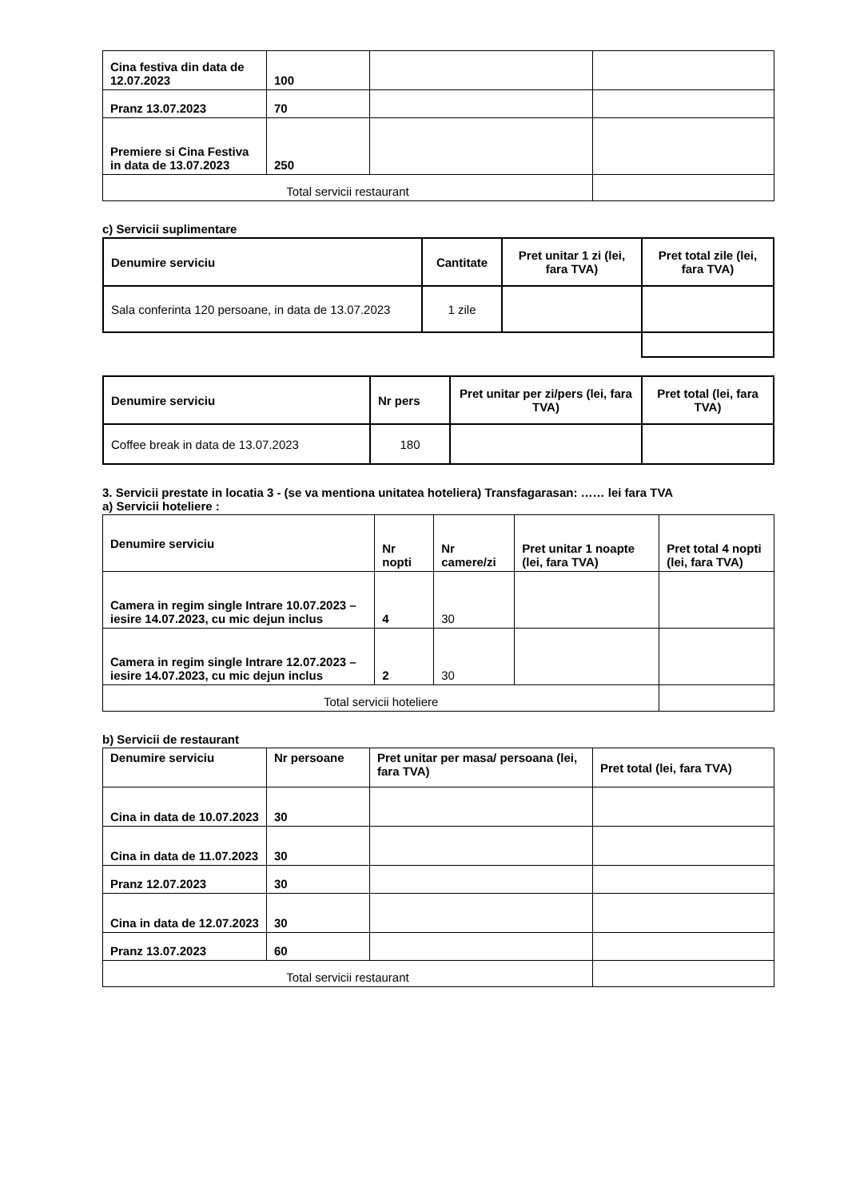| Cina festiva din data de 12.07.2023 | 100 | | |
| Pranz 13.07.2023 | 70 | | |
| Premiere si Cina Festiva in data de 13.07.2023 | 250 | | |
| Total servicii restaurant | | | |
c) Servicii suplimentare
| Denumire serviciu | Cantitate | Pret unitar 1 zi (lei, fara TVA) | Pret total zile (lei, fara TVA) |
| --- | --- | --- | --- |
| Sala conferinta 120 persoane, in data de 13.07.2023 | 1 zile | | |
| Denumire serviciu | Nr pers | Pret unitar per zi/pers (lei, fara TVA) | Pret total (lei, fara TVA) |
| --- | --- | --- | --- |
| Coffee break in data de 13.07.2023 | 180 | | |
3. Servicii prestate in locatia 3 - (se va mentiona unitatea hoteliera) Transfagarasan: …… lei fara TVA
a) Servicii hoteliere :
| Denumire serviciu | Nr nopti | Nr camere/zi | Pret unitar 1 noapte (lei, fara TVA) | Pret total 4 nopti (lei, fara TVA) |
| --- | --- | --- | --- | --- |
| Camera in regim single Intrare 10.07.2023 – iesire 14.07.2023, cu mic dejun inclus | 4 | 30 | | |
| Camera in regim single Intrare 12.07.2023 – iesire 14.07.2023, cu mic dejun inclus | 2 | 30 | | |
| Total servicii hoteliere | | | | |
b) Servicii de restaurant
| Denumire serviciu | Nr persoane | Pret unitar per masa/ persoana (lei, fara TVA) | Pret total (lei, fara TVA) |
| --- | --- | --- | --- |
| Cina in data de 10.07.2023 | 30 | | |
| Cina in data de 11.07.2023 | 30 | | |
| Pranz 12.07.2023 | 30 | | |
| Cina in data de 12.07.2023 | 30 | | |
| Pranz 13.07.2023 | 60 | | |
| Total servicii restaurant | | | |